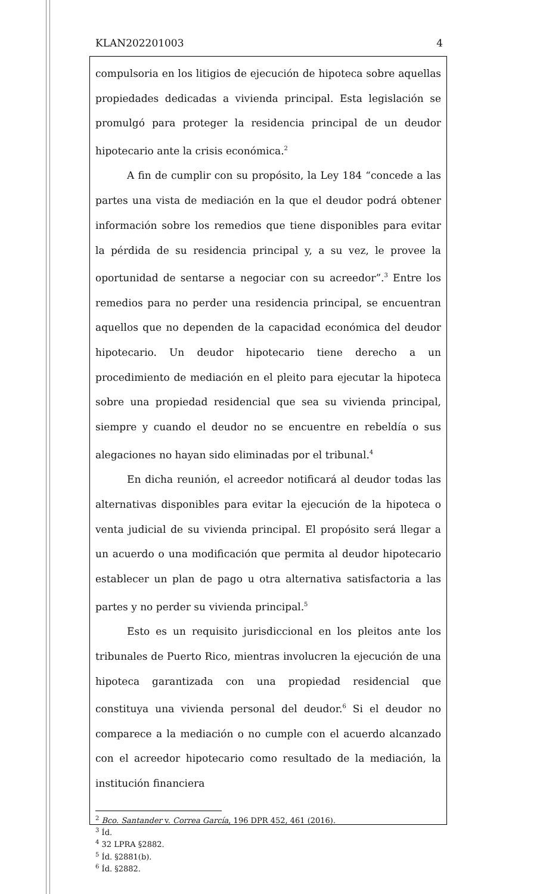KLAN202201003 4
compulsoria en los litigios de ejecución de hipoteca sobre aquellas propiedades dedicadas a vivienda principal. Esta legislación se promulgó para proteger la residencia principal de un deudor hipotecario ante la crisis económica.<sup>2</sup>
A fin de cumplir con su propósito, la Ley 184 “concede a las partes una vista de mediación en la que el deudor podrá obtener información sobre los remedios que tiene disponibles para evitar la pérdida de su residencia principal y, a su vez, le provee la oportunidad de sentarse a negociar con su acreedor”.<sup>3</sup> Entre los remedios para no perder una residencia principal, se encuentran aquellos que no dependen de la capacidad económica del deudor hipotecario. Un deudor hipotecario tiene derecho a un procedimiento de mediación en el pleito para ejecutar la hipoteca sobre una propiedad residencial que sea su vivienda principal, siempre y cuando el deudor no se encuentre en rebeldía o sus alegaciones no hayan sido eliminadas por el tribunal.<sup>4</sup>
En dicha reunión, el acreedor notificará al deudor todas las alternativas disponibles para evitar la ejecución de la hipoteca o venta judicial de su vivienda principal. El propósito será llegar a un acuerdo o una modificación que permita al deudor hipotecario establecer un plan de pago u otra alternativa satisfactoria a las partes y no perder su vivienda principal.<sup>5</sup>
Esto es un requisito jurisdiccional en los pleitos ante los tribunales de Puerto Rico, mientras involucren la ejecución de una hipoteca garantizada con una propiedad residencial que constituya una vivienda personal del deudor.<sup>6</sup> Si el deudor no comparece a la mediación o no cumple con el acuerdo alcanzado con el acreedor hipotecario como resultado de la mediación, la institución financiera
<sup>2</sup> Bco. Santander v. Correa García, 196 DPR 452, 461 (2016).
<sup>3</sup> Íd.
<sup>4</sup> 32 LPRA §2882.
<sup>5</sup> Íd. §2881(b).
<sup>6</sup> Íd. §2882.